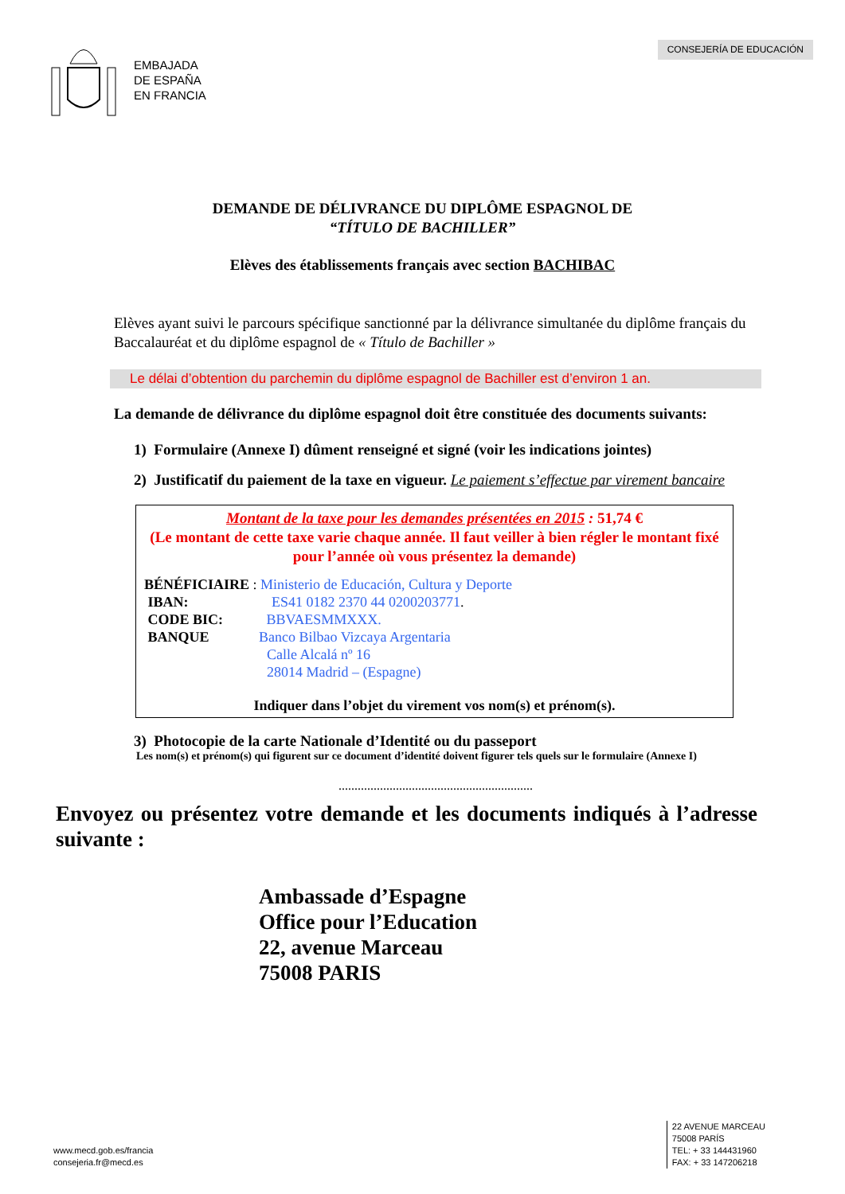EMBAJADA
DE ESPAÑA
EN FRANCIA
CONSEJERÍA DE EDUCACIÓN
DEMANDE DE DÉLIVRANCE DU DIPLÔME ESPAGNOL DE
“TÍTULO DE BACHILLER”
Elèves des établissements français avec section BACHIBAC
Elèves ayant suivi le parcours spécifique sanctionné par la délivrance simultanée du diplôme français du Baccalauréat et du diplôme espagnol de « Título de Bachiller »
Le délai d’obtention du parchemin du diplôme espagnol de Bachiller est d’environ 1 an.
La demande de délivrance du diplôme espagnol doit être constituée des documents suivants:
1) Formulaire (Annexe I) dûment renseigné et signé (voir les indications jointes)
2) Justificatif du paiement de la taxe en vigueur. Le paiement s’effectue par virement bancaire
Montant de la taxe pour les demandes présentées en 2015 : 51,74 €
(Le montant de cette taxe varie chaque année. Il faut veiller à bien régler le montant fixé pour l’année où vous présentez la demande)
BÉNÉFICIAIRE : Ministerio de Educación, Cultura y Deporte
IBAN: ES41 0182 2370 44 0200203771.
CODE BIC: BBVAESMMXXX.
BANQUE Banco Bilbao Vizcaya Argentaria
Calle Alcalá nº 16
28014 Madrid – (Espagne)
Indiquer dans l’objet du virement vos nom(s) et prénom(s).
3) Photocopie de la carte Nationale d’Identité ou du passeport
Les nom(s) et prénom(s) qui figurent sur ce document d’identité doivent figurer tels quels sur le formulaire (Annexe I)
.............................................................
Envoyez ou présentez votre demande et les documents indiqués à l’adresse suivante :
Ambassade d’Espagne
Office pour l’Education
22, avenue Marceau
75008 PARIS
www.mecd.gob.es/francia
consejeria.fr@mecd.es
22 AVENUE MARCEAU
75008 PARÍS
TEL: + 33 144431960
FAX: + 33 147206218